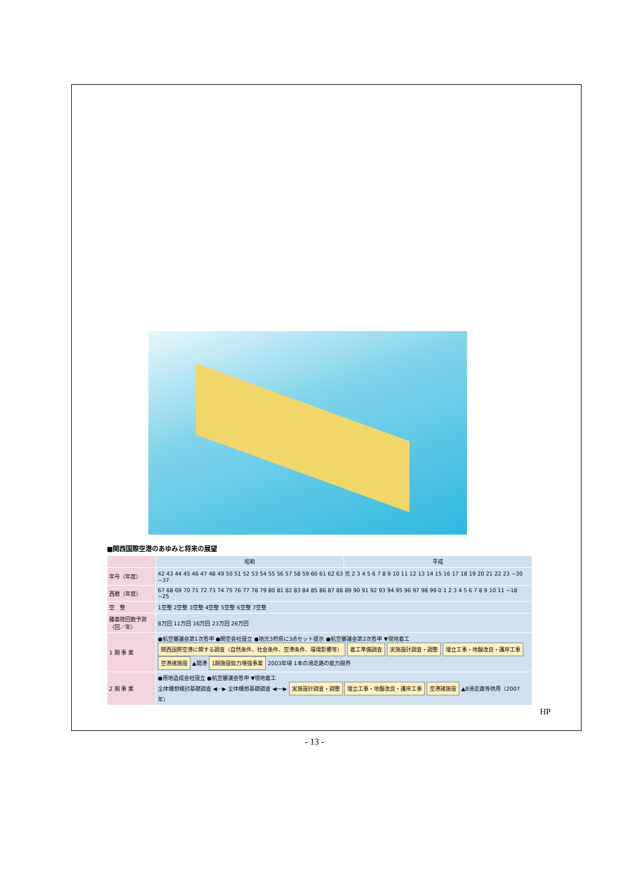■関西国際空港のあゆみと将来の展望
| | 昭和 | 平成 |
| 年号（年度） | 42 43 44 45 46 47 48 49 50 51 52 53 54 55 56 57 58 59 60 61 62 63 元 2 3 4 5 6 7 8 9 10 11 12 13 14 15 16 17 18 19 20 21 22 23 ~30 ~37 | |
| 西暦（年度） | 67 68 69 70 71 72 73 74 75 76 77 78 79 80 81 82 83 84 85 86 87 88 89 90 91 92 93 94 95 96 97 98 99 0 1 2 3 4 5 6 7 8 9 10 11 ~18 ~25 | |
| 空 整 | 1空整 2空整 3空整 4空整 5空整 6空整 7空整 | |
| 離着陸回数予測（回／年） | 8万回 11万回 16万回 23万回 26万回 | |
| 1 期 事 業 | ●航空審議会第1次答申 ●関空会社設立 ●地元3府県に3点セット提示 ●航空審議会第2次答申 ▼現地着工 関西国際空港に関する調査（自然条件、社会条件、空港条件、環境影響等） 着工準備調査 実施設計調査・調整 埋立工事・地盤改良・護岸工事 空港諸施設 ▲開港 1期施設能力増強事業 2003年頃 1本の滑走路の能力限界 | |
| 2 期 事 業 | ●用地造成会社設立 ●航空審議会答申 ▼現地着工 全体構想検討基礎調査 ◀···▶ 全体構想基礎調査 ◀──▶ 実施設計調査・調整 埋立工事・地盤改良・護岸工事 空港諸施設 ▲B滑走路等供用（2007年） | |
HP
- 13 -